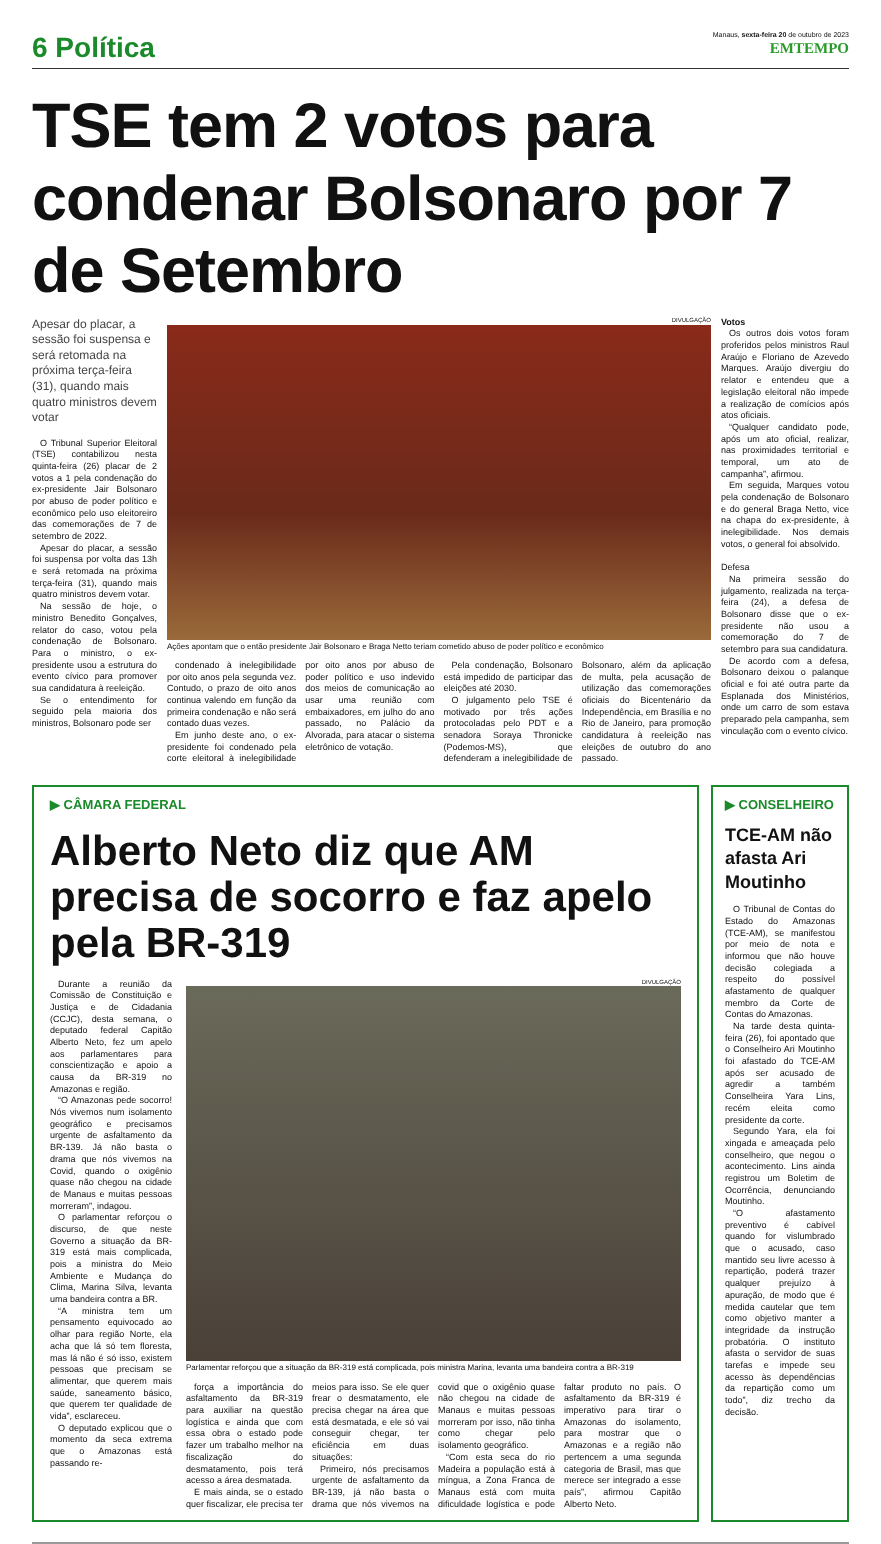6 Política
Manaus, sexta-feira 20 de outubro de 2023
EMTEMPO
TSE tem 2 votos para condenar Bolsonaro por 7 de Setembro
Apesar do placar, a sessão foi suspensa e será retomada na próxima terça-feira (31), quando mais quatro ministros devem votar
O Tribunal Superior Eleitoral (TSE) contabilizou nesta quinta-feira (26) placar de 2 votos a 1 pela condenação do ex-presidente Jair Bolsonaro por abuso de poder político e econômico pelo uso eleitoreiro das comemorações de 7 de setembro de 2022.
Apesar do placar, a sessão foi suspensa por volta das 13h e será retomada na próxima terça-feira (31), quando mais quatro ministros devem votar.
Na sessão de hoje, o ministro Benedito Gonçalves, relator do caso, votou pela condenação de Bolsonaro. Para o ministro, o ex-presidente usou a estrutura do evento cívico para promover sua candidatura à reeleição.
Se o entendimento for seguido pela maioria dos ministros, Bolsonaro pode ser
DIVULGAÇÃO
Ações apontam que o então presidente Jair Bolsonaro e Braga Netto teriam cometido abuso de poder político e econômico
condenado à inelegibilidade por oito anos pela segunda vez. Contudo, o prazo de oito anos continua valendo em função da primeira condenação e não será contado duas vezes.
Em junho deste ano, o ex-presidente foi condenado pela corte eleitoral à inelegibilidade por oito anos por abuso de poder político e uso indevido dos meios de comunicação ao usar uma reunião com embaixadores, em julho do ano passado, no Palácio da Alvorada, para atacar o sistema eletrônico de votação.
Pela condenação, Bolsonaro está impedido de participar das eleições até 2030.
O julgamento pelo TSE é motivado por três ações protocoladas pelo PDT e a senadora Soraya Thronicke (Podemos-MS), que defenderam a inelegibilidade de Bolsonaro, além da aplicação de multa, pela acusação de utilização das comemorações oficiais do Bicentenário da Independência, em Brasília e no Rio de Janeiro, para promoção candidatura à reeleição nas eleições de outubro do ano passado.
Votos
Os outros dois votos foram proferidos pelos ministros Raul Araújo e Floriano de Azevedo Marques. Araújo divergiu do relator e entendeu que a legislação eleitoral não impede a realização de comícios após atos oficiais.
“Qualquer candidato pode, após um ato oficial, realizar, nas proximidades territorial e temporal, um ato de campanha”, afirmou.
Em seguida, Marques votou pela condenação de Bolsonaro e do general Braga Netto, vice na chapa do ex-presidente, à inelegibilidade. Nos demais votos, o general foi absolvido.
Defesa
Na primeira sessão do julgamento, realizada na terça-feira (24), a defesa de Bolsonaro disse que o ex-presidente não usou a comemoração do 7 de setembro para sua candidatura.
De acordo com a defesa, Bolsonaro deixou o palanque oficial e foi até outra parte da Esplanada dos Ministérios, onde um carro de som estava preparado pela campanha, sem vinculação com o evento cívico.
▶ CÂMARA FEDERAL
Alberto Neto diz que AM precisa de socorro e faz apelo pela BR-319
Durante a reunião da Comissão de Constituição e Justiça e de Cidadania (CCJC), desta semana, o deputado federal Capitão Alberto Neto, fez um apelo aos parlamentares para conscientização e apoio a causa da BR-319 no Amazonas e região.
“O Amazonas pede socorro! Nós vivemos num isolamento geográfico e precisamos urgente de asfaltamento da BR-139. Já não basta o drama que nós vivemos na Covid, quando o oxigênio quase não chegou na cidade de Manaus e muitas pessoas morreram”, indagou.
O parlamentar reforçou o discurso, de que neste Governo a situação da BR-319 está mais complicada, pois a ministra do Meio Ambiente e Mudança do Clima, Marina Silva, levanta uma bandeira contra a BR.
“A ministra tem um pensamento equivocado ao olhar para região Norte, ela acha que lá só tem floresta, mas lá não é só isso, existem pessoas que precisam se alimentar, que querem mais saúde, saneamento básico, que querem ter qualidade de vida”, esclareceu.
O deputado explicou que o momento da seca extrema que o Amazonas está passando re-
DIVULGAÇÃO
Parlamentar reforçou que a situação da BR-319 está complicada, pois ministra Marina, levanta uma bandeira contra a BR-319
força a importância do asfaltamento da BR-319 para auxiliar na questão logística e ainda que com essa obra o estado pode fazer um trabalho melhor na fiscalização do desmatamento, pois terá acesso a área desmatada.
E mais ainda, se o estado quer fiscalizar, ele precisa ter meios para isso. Se ele quer frear o desmatamento, ele precisa chegar na área que está desmatada, e ele só vai conseguir chegar, ter eficiência em duas situações:
Primeiro, nós precisamos urgente de asfaltamento da BR-139, já não basta o drama que nós vivemos na covid que o oxigênio quase não chegou na cidade de Manaus e muitas pessoas morreram por isso, não tinha como chegar pelo isolamento geográfico.
“Com esta seca do rio Madeira a população está à míngua, a Zona Franca de Manaus está com muita dificuldade logística e pode faltar produto no país. O asfaltamento da BR-319 é imperativo para tirar o Amazonas do isolamento, para mostrar que o Amazonas e a região não pertencem a uma segunda categoria de Brasil, mas que merece ser integrado a esse país”, afirmou Capitão Alberto Neto.
▶ CONSELHEIRO
TCE-AM não afasta Ari Moutinho
O Tribunal de Contas do Estado do Amazonas (TCE-AM), se manifestou por meio de nota e informou que não houve decisão colegiada a respeito do possível afastamento de qualquer membro da Corte de Contas do Amazonas.
Na tarde desta quinta-feira (26), foi apontado que o Conselheiro Ari Moutinho foi afastado do TCE-AM após ser acusado de agredir a também Conselheira Yara Lins, recém eleita como presidente da corte.
Segundo Yara, ela foi xingada e ameaçada pelo conselheiro, que negou o acontecimento. Lins ainda registrou um Boletim de Ocorrência, denunciando Moutinho.
“O afastamento preventivo é cabível quando for vislumbrado que o acusado, caso mantido seu livre acesso à repartição, poderá trazer qualquer prejuízo à apuração, de modo que é medida cautelar que tem como objetivo manter a integridade da instrução probatória. O instituto afasta o servidor de suas tarefas e impede seu acesso às dependências da repartição como um todo”, diz trecho da decisão.